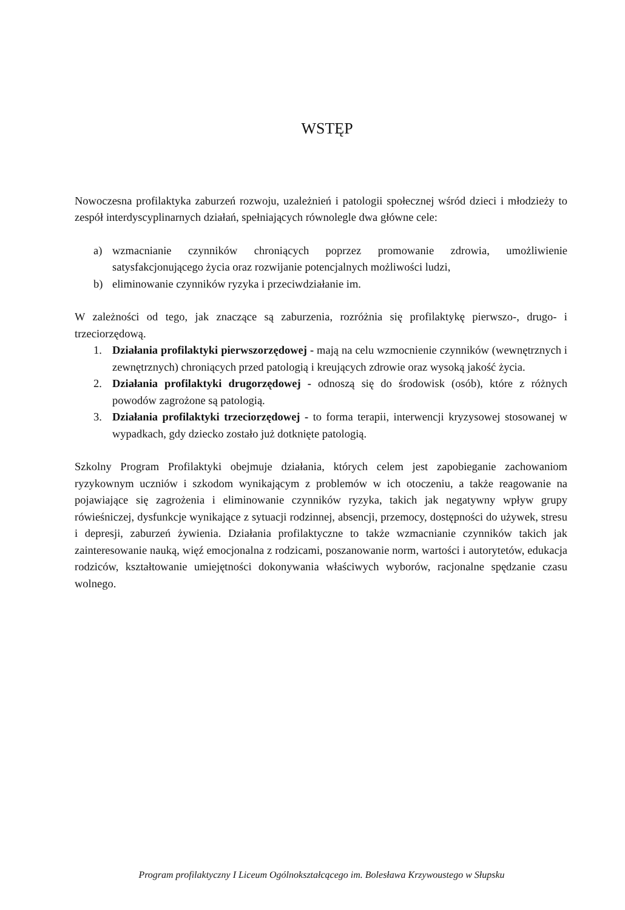WSTĘP
Nowoczesna profilaktyka zaburzeń rozwoju, uzależnień i patologii społecznej wśród dzieci i młodzieży to zespół interdyscyplinarnych działań, spełniających równolegle dwa główne cele:
a) wzmacnianie czynników chroniących poprzez promowanie zdrowia, umożliwienie satysfakcjonującego życia oraz rozwijanie potencjalnych możliwości ludzi,
b) eliminowanie czynników ryzyka i przeciwdziałanie im.
W zależności od tego, jak znaczące są zaburzenia, rozróżnia się profilaktykę pierwszo-, drugo- i trzeciorzędową.
1. Działania profilaktyki pierwszorzędowej - mają na celu wzmocnienie czynników (wewnętrznych i zewnętrznych) chroniących przed patologią i kreujących zdrowie oraz wysoką jakość życia.
2. Działania profilaktyki drugorzędowej - odnoszą się do środowisk (osób), które z różnych powodów zagrożone są patologią.
3. Działania profilaktyki trzeciorzędowej - to forma terapii, interwencji kryzysowej stosowanej w wypadkach, gdy dziecko zostało już dotknięte patologią.
Szkolny Program Profilaktyki obejmuje działania, których celem jest zapobieganie zachowaniom ryzykownym uczniów i szkodom wynikającym z problemów w ich otoczeniu, a także reagowanie na pojawiające się zagrożenia i eliminowanie czynników ryzyka, takich jak negatywny wpływ grupy rówieśniczej, dysfunkcje wynikające z sytuacji rodzinnej, absencji, przemocy, dostępności do używek, stresu i depresji, zaburzeń żywienia. Działania profilaktyczne to także wzmacnianie czynników takich jak zainteresowanie nauką, więź emocjonalna z rodzicami, poszanowanie norm, wartości i autorytetów, edukacja rodziców, kształtowanie umiejętności dokonywania właściwych wyborów, racjonalne spędzanie czasu wolnego.
Program profilaktyczny I Liceum Ogólnokształcącego im. Bolesława Krzywoustego w Słupsku